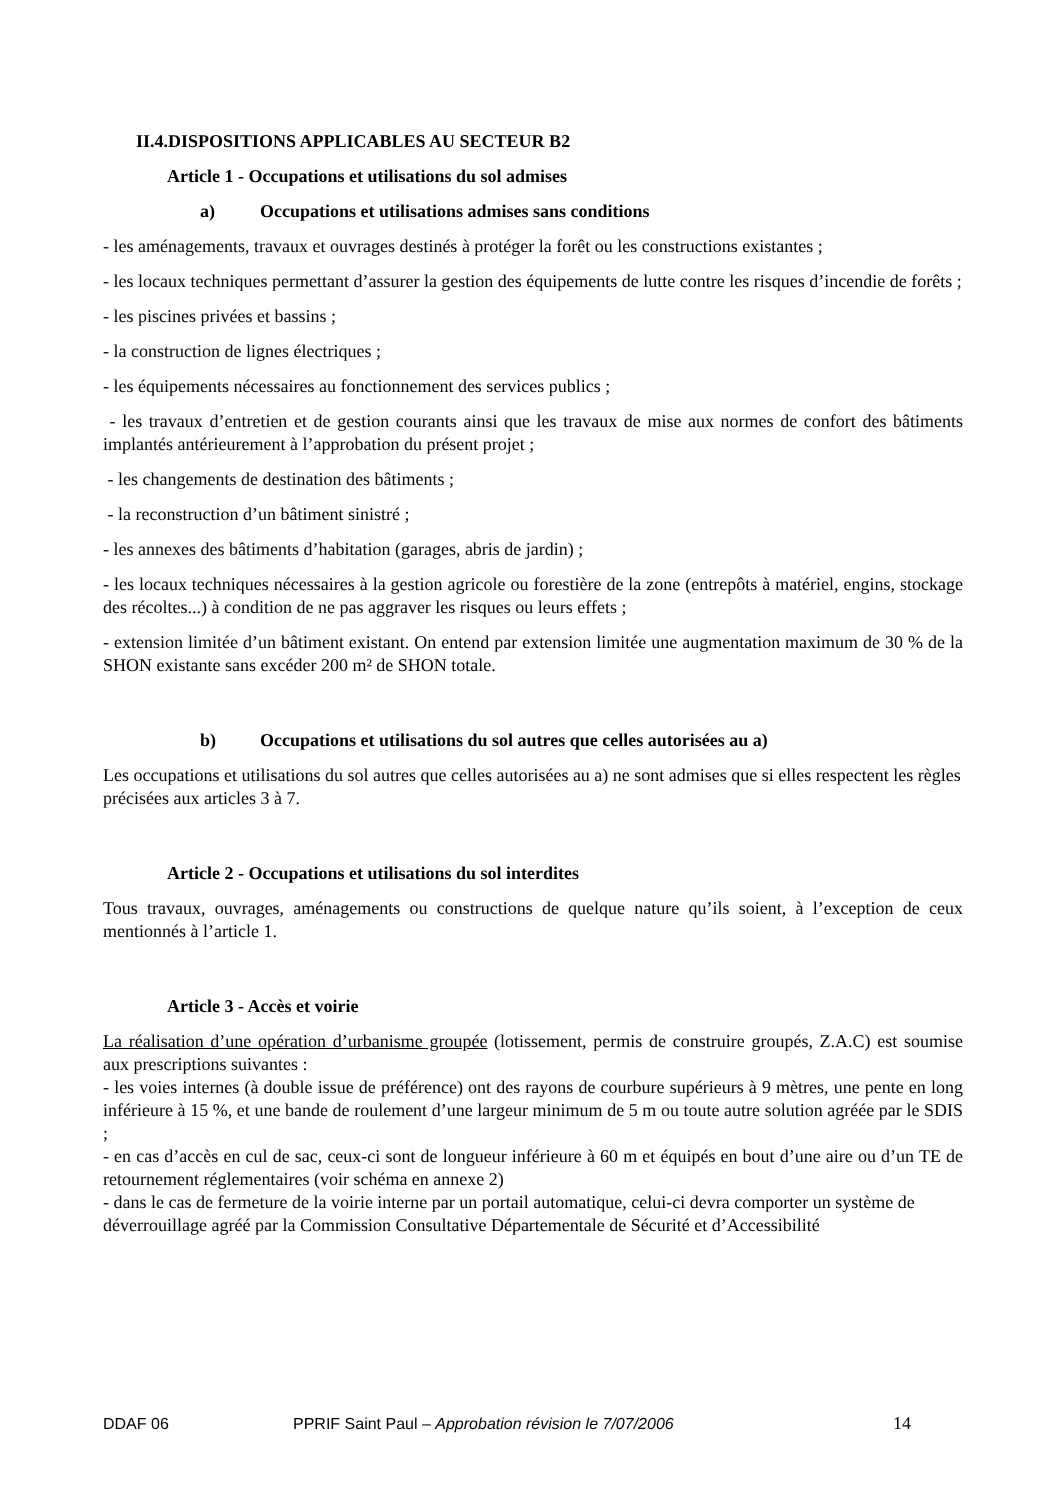II.4.DISPOSITIONS APPLICABLES AU SECTEUR B2
Article 1 - Occupations et utilisations du sol admises
a) Occupations et utilisations admises sans conditions
- les aménagements, travaux et ouvrages destinés à protéger la forêt ou les constructions existantes ;
- les locaux techniques permettant d’assurer la gestion des équipements de lutte contre les risques d’incendie de forêts ;
- les piscines privées et bassins ;
- la construction de lignes électriques ;
- les équipements nécessaires au fonctionnement des services publics ;
- les travaux d’entretien et de gestion courants ainsi que les travaux de mise aux normes de confort des bâtiments implantés antérieurement à l’approbation du présent projet ;
- les changements de destination des bâtiments ;
- la reconstruction d’un bâtiment sinistré ;
- les annexes des bâtiments d’habitation (garages, abris de jardin) ;
- les locaux techniques nécessaires à la gestion agricole ou forestière de la zone (entrepôts à matériel, engins, stockage des récoltes...) à condition de ne pas aggraver les risques ou leurs effets ;
- extension limitée d’un bâtiment existant. On entend par extension limitée une augmentation maximum de 30 % de la SHON existante sans excéder 200 m² de SHON totale.
b) Occupations et utilisations du sol autres que celles autorisées au a)
Les occupations et utilisations du sol autres que celles autorisées au a) ne sont admises que si elles respectent les règles précisées aux articles 3 à 7.
Article 2 - Occupations et utilisations du sol interdites
Tous travaux, ouvrages, aménagements ou constructions de quelque nature qu’ils soient, à l’exception de ceux mentionnés à l’article 1.
Article 3 - Accès et voirie
La réalisation d’une opération d’urbanisme groupée (lotissement, permis de construire groupés, Z.A.C) est soumise aux prescriptions suivantes :
- les voies internes (à double issue de préférence) ont des rayons de courbure supérieurs à 9 mètres, une pente en long inférieure à 15 %, et une bande de roulement d’une largeur minimum de 5 m ou toute autre solution agréée par le SDIS ;
- en cas d’accès en cul de sac, ceux-ci sont de longueur inférieure à 60 m et équipés en bout d’une aire ou d’un TE de retournement réglementaires (voir schéma en annexe 2)
- dans le cas de fermeture de la voirie interne par un portail automatique, celui-ci devra comporter un système de déverrouillage agréé par la Commission Consultative Départementale de Sécurité et d’Accessibilité
DDAF 06 PPRIF Saint Paul – Approbation révision le 7/07/2006 14